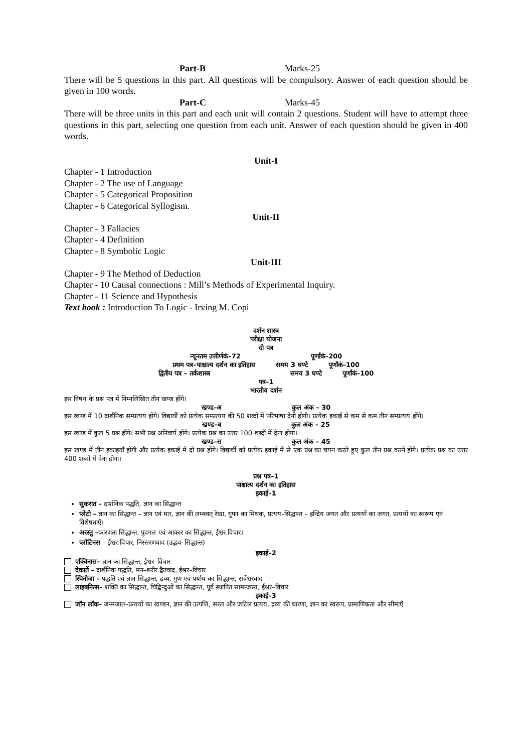Part-B Marks-25
There will be 5 questions in this part. All questions will be compulsory. Answer of each question should be given in 100 words.
Part-C Marks-45
There will be three units in this part and each unit will contain 2 questions. Student will have to attempt three questions in this part, selecting one question from each unit. Answer of each question should be given in 400 words.
Unit-I
Chapter - 1 Introduction
Chapter - 2 The use of Language
Chapter - 5 Categorical Proposition
Chapter - 6 Categorical Syllogism.
Unit-II
Chapter - 3 Fallacies
Chapter - 4 Definition
Chapter - 8 Symbolic Logic
Unit-III
Chapter - 9 The Method of Deduction
Chapter - 10 Causal connections : Mill’s Methods of Experimental Inquiry.
Chapter - 11 Science and Hypothesis
Text book : Introduction To Logic - Irving M. Copi
दर्शन शास्त्र
परीक्षा योजना
दो पत्र
न्यूनतम उत्तीर्णकं–72 पूर्णांकं–200
प्रथम पत्र–पाश्चात्य दर्शन का इतिहास समय 3 घण्टे पूर्णांकं–100
द्वितीय पत्र – तर्कशास्त्र समय 3 घण्टे पूर्णांकं–100
पत्र–1
भारतीय दर्शन
इस विषय के प्रश्न पत्र में निम्नलिखित तीन खण्ड होंगे।
खण्ड–अ कुल अंक – 30
इस खण्ड में 10 दार्शनिक सम्प्रत्यय होंगे। विद्यार्थी को प्रत्येक सम्प्रत्यय की 50 शब्दों में परिभाषा देनी होगी। प्रत्येक इकाई से कम से कम तीन सम्प्रत्यय होंगे।
खण्ड–ब कुल अंक – 25
इस खण्ड में कुल 5 प्रश्न होंगे। सभी प्रश्न अनिवार्य होंगे। प्रत्येक प्रश्न का उत्तर 100 शब्दों में देना होगा।
खण्ड–स कुल अंक – 45
इस खण्ड में तीन इकाइयाँ होंगी और प्रत्येक इकाई में दो प्रश्न होंगे। विद्यार्थी को प्रत्येक इकाई में से एक प्रश्न का चयन करते हुए कुल तीन प्रश्न करने होंगे। प्रत्येक प्रश्न का उत्तर 400 शब्दों में देना होगा।
प्रश्न पत्र–1
पाश्चात्य दर्शन का इतिहास
इकाई–1
सुकरात – दार्शनिक पद्धति, ज्ञान का सिद्धान्त
प्लेटो – ज्ञान का सिद्धान्त – ज्ञान एवं मत, ज्ञान की लम्बवत् रेखा, गुफा का मिथक, प्रत्यय–सिद्धान्त – इन्द्रिय जगत और प्रत्ययों का जगत, प्रत्ययों का स्वरूप एवं विशेषताएँ।
अरस्तु –कारणता सिद्धान्त, पुदगल एवं आकार का सिद्धान्त, ईश्वर विचार।
प्लोटिनस – ईश्वर विचार, निस्सरणवाद (उद्भव–सिद्धान्त)
इकाई–2
एक्विनास– ज्ञान का सिद्धान्त, ईश्वर–विचार
देकार्ते – दार्शनिक पद्धति, मन–शरीर द्वैतवाद, ईश्वर–विचार
स्पिनोजा – पद्धति एवं ज्ञान सिद्धान्त, द्रव्य, गुण एवं पर्याय का सिद्धान्त, सर्वेश्वरवाद
लाइबनित्स– शक्ति का सिद्धान्त, चिद्बिन्दुओं का सिद्धान्त, पूर्व स्थापित सामन्जस्य, ईश्वर–विचार
इकाई–3
जॉन लॉक– जन्मजात–प्रत्ययों का खण्डन, ज्ञान की उत्पत्ति, सरल और जटिल प्रत्यय, द्रव्य की धारणा, ज्ञान का स्वरूप, प्रामाणिकता और सीमाएँ